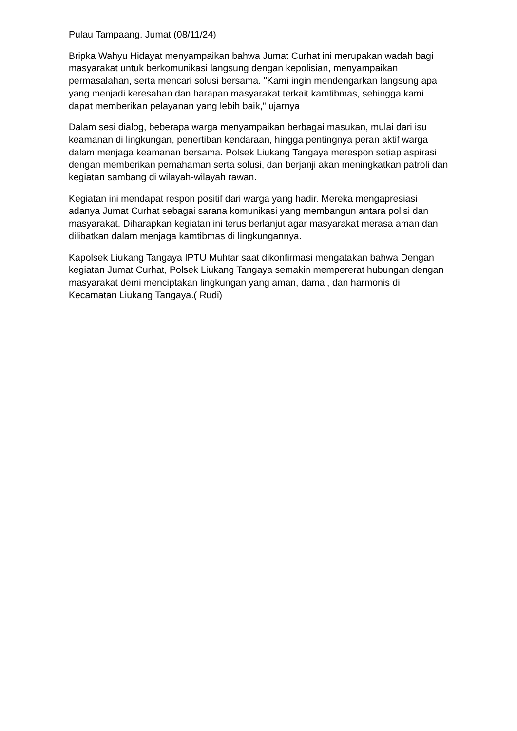Pulau Tampaang. Jumat (08/11/24)
Bripka Wahyu Hidayat menyampaikan bahwa Jumat Curhat ini merupakan wadah bagi masyarakat untuk berkomunikasi langsung dengan kepolisian, menyampaikan permasalahan, serta mencari solusi bersama. "Kami ingin mendengarkan langsung apa yang menjadi keresahan dan harapan masyarakat terkait kamtibmas, sehingga kami dapat memberikan pelayanan yang lebih baik," ujarnya
Dalam sesi dialog, beberapa warga menyampaikan berbagai masukan, mulai dari isu keamanan di lingkungan, penertiban kendaraan, hingga pentingnya peran aktif warga dalam menjaga keamanan bersama. Polsek Liukang Tangaya merespon setiap aspirasi dengan memberikan pemahaman serta solusi, dan berjanji akan meningkatkan patroli dan kegiatan sambang di wilayah-wilayah rawan.
Kegiatan ini mendapat respon positif dari warga yang hadir. Mereka mengapresiasi adanya Jumat Curhat sebagai sarana komunikasi yang membangun antara polisi dan masyarakat. Diharapkan kegiatan ini terus berlanjut agar masyarakat merasa aman dan dilibatkan dalam menjaga kamtibmas di lingkungannya.
Kapolsek Liukang Tangaya IPTU Muhtar saat dikonfirmasi mengatakan bahwa Dengan kegiatan Jumat Curhat, Polsek Liukang Tangaya semakin mempererat hubungan dengan masyarakat demi menciptakan lingkungan yang aman, damai, dan harmonis di Kecamatan Liukang Tangaya.( Rudi)